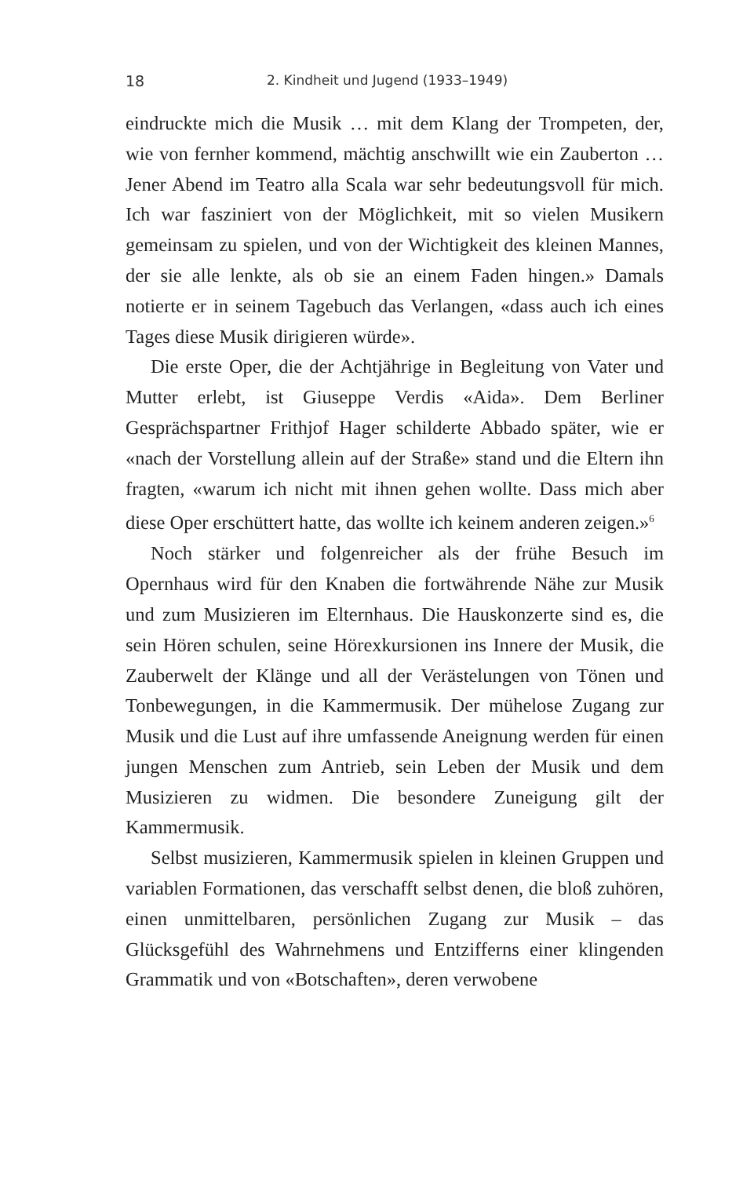18 2. Kindheit und Jugend (1933–1949)
eindruckte mich die Musik … mit dem Klang der Trompeten, der, wie von fernher kommend, mächtig anschwillt wie ein Zauberton … Jener Abend im Teatro alla Scala war sehr bedeutungsvoll für mich. Ich war fasziniert von der Möglichkeit, mit so vielen Musikern gemeinsam zu spielen, und von der Wichtigkeit des kleinen Mannes, der sie alle lenkte, als ob sie an einem Faden hingen.» Damals notierte er in seinem Tagebuch das Verlangen, «dass auch ich eines Tages diese Musik dirigieren würde».
Die erste Oper, die der Achtjährige in Begleitung von Vater und Mutter erlebt, ist Giuseppe Verdis «Aida». Dem Berliner Gesprächspartner Frithjof Hager schilderte Abbado später, wie er «nach der Vorstellung allein auf der Straße» stand und die Eltern ihn fragten, «warum ich nicht mit ihnen gehen wollte. Dass mich aber diese Oper erschüttert hatte, das wollte ich keinem anderen zeigen.»<sup>6</sup>
Noch stärker und folgenreicher als der frühe Besuch im Opernhaus wird für den Knaben die fortwährende Nähe zur Musik und zum Musizieren im Elternhaus. Die Hauskonzerte sind es, die sein Hören schulen, seine Hörexkursionen ins Innere der Musik, die Zauberwelt der Klänge und all der Verästelungen von Tönen und Tonbewegungen, in die Kammermusik. Der mühelose Zugang zur Musik und die Lust auf ihre umfassende Aneignung werden für einen jungen Menschen zum Antrieb, sein Leben der Musik und dem Musizieren zu widmen. Die besondere Zuneigung gilt der Kammermusik.
Selbst musizieren, Kammermusik spielen in kleinen Gruppen und variablen Formationen, das verschafft selbst denen, die bloß zuhören, einen unmittelbaren, persönlichen Zugang zur Musik – das Glücksgefühl des Wahrnehmens und Entzifferns einer klingenden Grammatik und von «Botschaften», deren verwobene